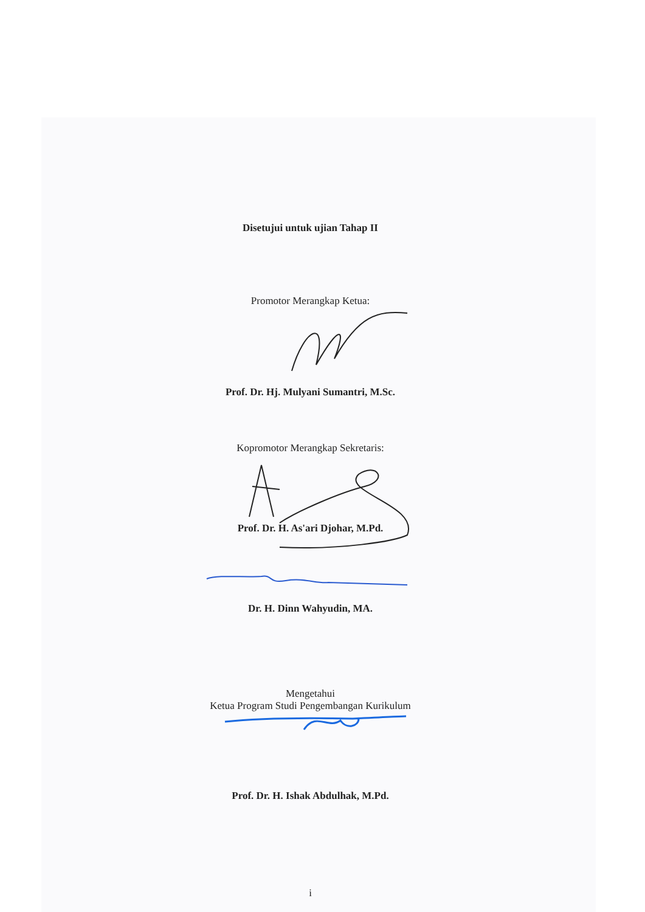Disetujui untuk ujian Tahap II
Promotor Merangkap Ketua:
Prof. Dr. Hj. Mulyani Sumantri, M.Sc.
Kopromotor Merangkap Sekretaris:
Prof. Dr. H. As'ari Djohar, M.Pd.
Dr. H. Dinn Wahyudin, MA.
Mengetahui
Ketua Program Studi Pengembangan Kurikulum
Prof. Dr. H. Ishak Abdulhak, M.Pd.
i